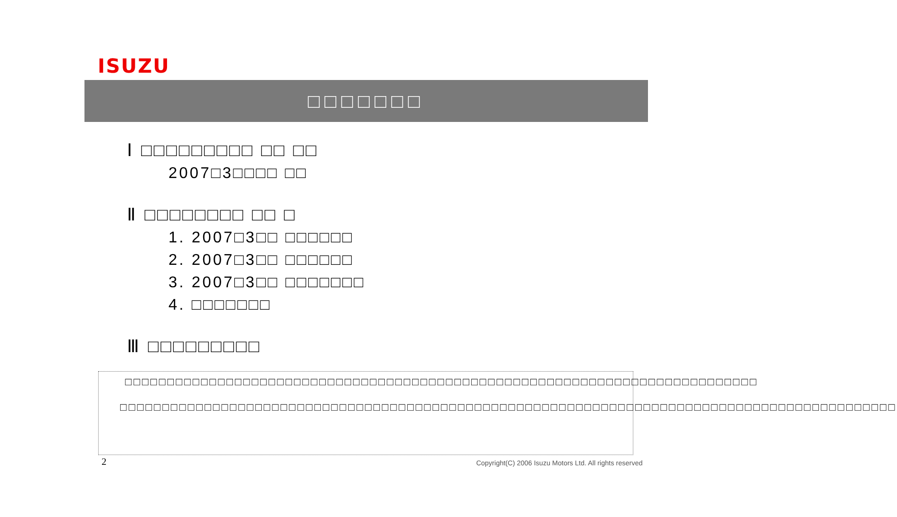ISUZU
□□□□□□□
Ⅰ □□□□□□□□□ □□ □□
2007□3□□□□ □□
Ⅱ □□□□□□□□ □□ □
1. 2007□3□□ □□□□□□
2. 2007□3□□ □□□□□□
3. 2007□3□□ □□□□□□□
4. □□□□□□□
Ⅲ □□□□□□□□□
□□□□□□□□□□□□□□□□□□□□□□□□□□□□□□□□□□□□□□□□□□□□□□□□□□□□□□□□□□□□□□□□□□□□□□□□□□□
□□□□□□□□□□□□□□□□□□□□□□□□□□□□□□□□□□□□□□□□□□□□□□□□□□□□□□□□□□□□□□□□□□□□□□□□□□□□□□□□□□□□□□□□□□□□
2
Copyright(C) 2006 Isuzu Motors Ltd. All rights reserved